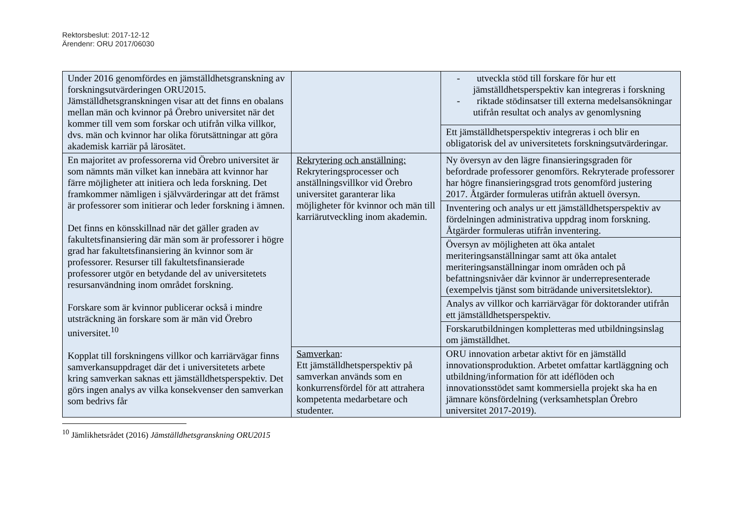Rektorsbeslut: 2017-12-12
Ärendenr: ORU 2017/06030
| Under 2016 genomfördes en jämställdhetsgranskning av forskningsutvärderingen ORU2015. Jämställdhetsgranskningen visar att det finns en obalans mellan män och kvinnor på Örebro universitet när det kommer till vem som forskar och utifrån vilka villkor, dvs. män och kvinnor har olika förutsättningar att göra akademisk karriär på lärosätet. | | - utveckla stöd till forskare för hur ett jämställdhetsperspektiv kan integreras i forskning - riktade stödinsatser till externa medelsansökningar utifrån resultat och analys av genomlysning |
| | | Ett jämställdhetsperspektiv integreras i och blir en obligatorisk del av universitetets forskningsutvärderingar. |
| En majoritet av professorerna vid Örebro universitet är som nämnts män vilket kan innebära att kvinnor har färre möjligheter att initiera och leda forskning. Det framkommer nämligen i självvärderingar att det främst är professorer som initierar och leder forskning i ämnen. Det finns en könsskillnad när det gäller graden av fakultetsfinansiering där män som är professorer i högre grad har fakultetsfinansiering än kvinnor som är professorer. Resurser till fakultetsfinansierade professorer utgör en betydande del av universitetets resursanvändning inom området forskning. Forskare som är kvinnor publicerar också i mindre utsträckning än forskare som är män vid Örebro universitet.<sup>10</sup> Kopplat till forskningens villkor och karriärvägar finns samverkansuppdraget där det i universitetets arbete kring samverkan saknas ett jämställdhetsperspektiv. Det görs ingen analys av vilka konsekvenser den samverkan som bedrivs får | Rekrytering och anställning: Rekryteringsprocesser och anställningsvillkor vid Örebro universitet garanterar lika möjligheter för kvinnor och män till karriärutveckling inom akademin. | Ny översyn av den lägre finansieringsgraden för befordrade professorer genomförs. Rekryterade professorer har högre finansieringsgrad trots genomförd justering 2017. Åtgärder formuleras utifrån aktuell översyn. |
| | | Inventering och analys ur ett jämställdhetsperspektiv av fördelningen administrativa uppdrag inom forskning. Åtgärder formuleras utifrån inventering. |
| | | Översyn av möjligheten att öka antalet meriteringsanställningar samt att öka antalet meriteringsanställningar inom områden och på befattningsnivåer där kvinnor är underrepresenterade (exempelvis tjänst som biträdande universitetslektor). |
| | | Analys av villkor och karriärvägar för doktorander utifrån ett jämställdhetsperspektiv. |
| | | Forskarutbildningen kompletteras med utbildningsinslag om jämställdhet. |
| | Samverkan : Ett jämställdhetsperspektiv på samverkan används som en konkurrensfördel för att attrahera kompetenta medarbetare och studenter. | ORU innovation arbetar aktivt för en jämställd innovationsproduktion. Arbetet omfattar kartläggning och utbildning/information för att idéflöden och innovationsstödet samt kommersiella projekt ska ha en jämnare könsfördelning (verksamhetsplan Örebro universitet 2017-2019). |
<sup>10</sup> Jämlikhetsrådet (2016) Jämställdhetsgranskning ORU2015